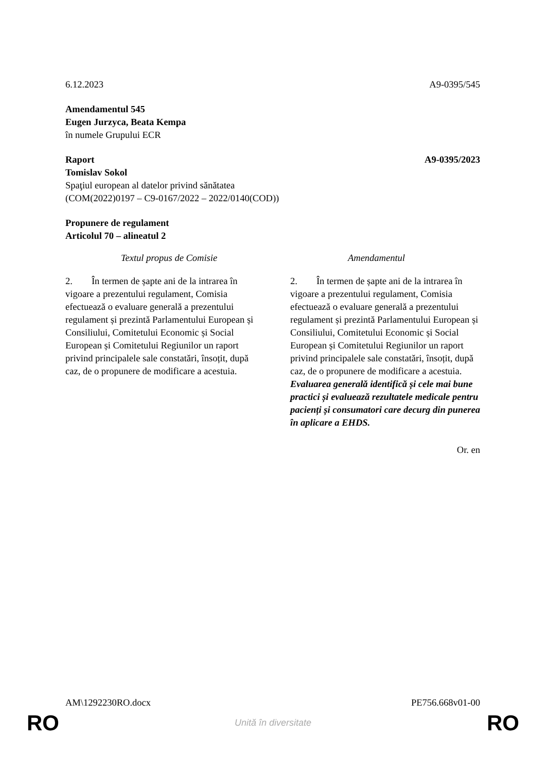6.12.2023 A9-0395/545
Amendamentul 545
Eugen Jurzyca, Beata Kempa
în numele Grupului ECR
Raport A9-0395/2023
Tomislav Sokol
Spaţiul european al datelor privind sănătatea
(COM(2022)0197 – C9-0167/2022 – 2022/0140(COD))
Propunere de regulament
Articolul 70 – alineatul 2
| Textul propus de Comisie | Amendamentul |
| --- | --- |
| 2. În termen de șapte ani de la intrarea în vigoare a prezentului regulament, Comisia efectuează o evaluare generală a prezentului regulament și prezintă Parlamentului European și Consiliului, Comitetului Economic și Social European și Comitetului Regiunilor un raport privind principalele sale constatări, însoțit, după caz, de o propunere de modificare a acestuia. | 2. În termen de șapte ani de la intrarea în vigoare a prezentului regulament, Comisia efectuează o evaluare generală a prezentului regulament și prezintă Parlamentului European și Consiliului, Comitetului Economic și Social European și Comitetului Regiunilor un raport privind principalele sale constatări, însoțit, după caz, de o propunere de modificare a acestuia. Evaluarea generală identifică și cele mai bune practici și evaluează rezultatele medicale pentru pacienți și consumatori care decurg din punerea în aplicare a EHDS. |
Or. en
AM\1292230RO.docx PE756.668v01-00
RO Unită în diversitate RO